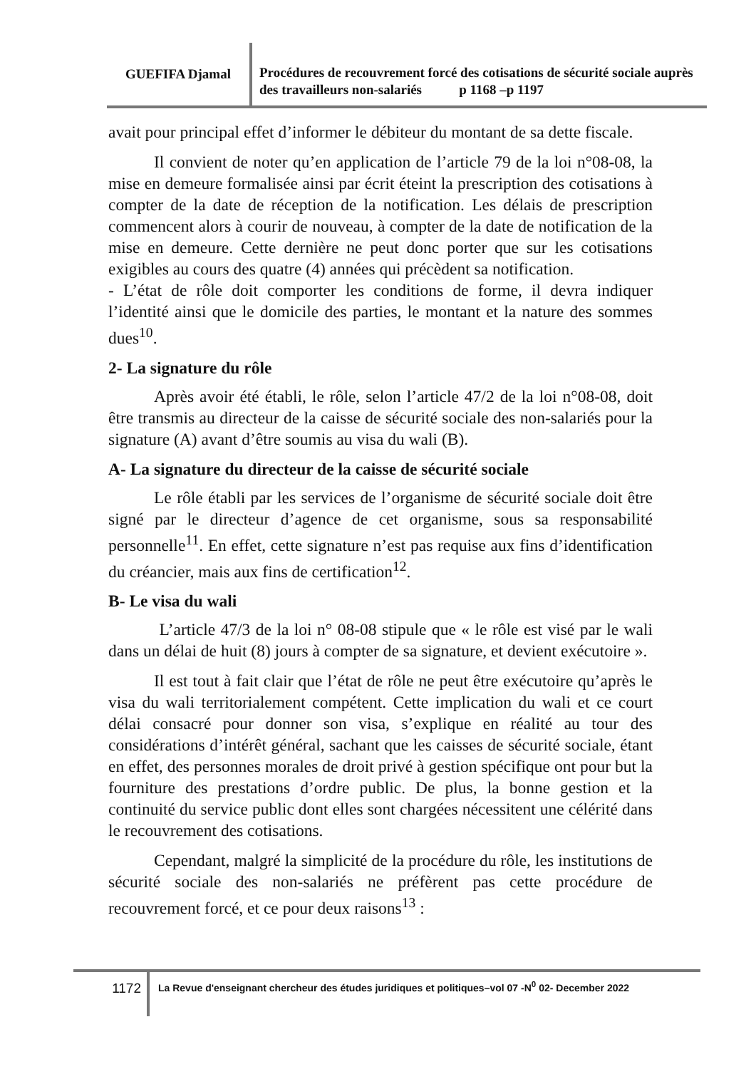GUEFIFA Djamal
Procédures de recouvrement forcé des cotisations de sécurité sociale auprès des travailleurs non-salariés p 1168 –p 1197
avait pour principal effet d’informer le débiteur du montant de sa dette fiscale.
Il convient de noter qu’en application de l’article 79 de la loi n°08-08, la mise en demeure formalisée ainsi par écrit éteint la prescription des cotisations à compter de la date de réception de la notification. Les délais de prescription commencent alors à courir de nouveau, à compter de la date de notification de la mise en demeure. Cette dernière ne peut donc porter que sur les cotisations exigibles au cours des quatre (4) années qui précèdent sa notification.
- L’état de rôle doit comporter les conditions de forme, il devra indiquer l’identité ainsi que le domicile des parties, le montant et la nature des sommes dues<sup>10</sup>.
2- La signature du rôle
Après avoir été établi, le rôle, selon l’article 47/2 de la loi n°08-08, doit être transmis au directeur de la caisse de sécurité sociale des non-salariés pour la signature (A) avant d’être soumis au visa du wali (B).
A- La signature du directeur de la caisse de sécurité sociale
Le rôle établi par les services de l’organisme de sécurité sociale doit être signé par le directeur d’agence de cet organisme, sous sa responsabilité personnelle<sup>11</sup>. En effet, cette signature n’est pas requise aux fins d’identification du créancier, mais aux fins de certification<sup>12</sup>.
B- Le visa du wali
L’article 47/3 de la loi n° 08-08 stipule que « le rôle est visé par le wali dans un délai de huit (8) jours à compter de sa signature, et devient exécutoire ».
Il est tout à fait clair que l’état de rôle ne peut être exécutoire qu’après le visa du wali territorialement compétent. Cette implication du wali et ce court délai consacré pour donner son visa, s’explique en réalité au tour des considérations d’intérêt général, sachant que les caisses de sécurité sociale, étant en effet, des personnes morales de droit privé à gestion spécifique ont pour but la fourniture des prestations d’ordre public. De plus, la bonne gestion et la continuité du service public dont elles sont chargées nécessitent une célérité dans le recouvrement des cotisations.
Cependant, malgré la simplicité de la procédure du rôle, les institutions de sécurité sociale des non-salariés ne préfèrent pas cette procédure de recouvrement forcé, et ce pour deux raisons<sup>13</sup> :
1172
La Revue d'enseignant chercheur des études juridiques et politiques–vol 07 -N<sup>0</sup> 02- December 2022